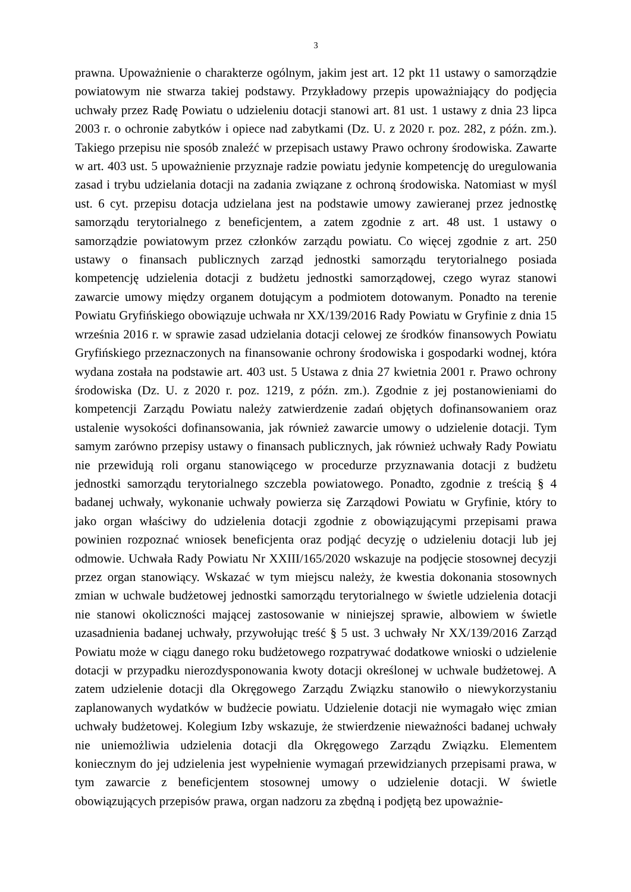3
prawna. Upoważnienie o charakterze ogólnym, jakim jest art. 12 pkt 11 ustawy o samorządzie powiatowym nie stwarza takiej podstawy. Przykładowy przepis upoważniający do podjęcia uchwały przez Radę Powiatu o udzieleniu dotacji stanowi art. 81 ust. 1 ustawy z dnia 23 lipca 2003 r. o ochronie zabytków i opiece nad zabytkami (Dz. U. z 2020 r. poz. 282, z późn. zm.). Takiego przepisu nie sposób znaleźć w przepisach ustawy Prawo ochrony środowiska. Zawarte w art. 403 ust. 5 upoważnienie przyznaje radzie powiatu jedynie kompetencję do uregulowania zasad i trybu udzielania dotacji na zadania związane z ochroną środowiska. Natomiast w myśl ust. 6 cyt. przepisu dotacja udzielana jest na podstawie umowy zawieranej przez jednostkę samorządu terytorialnego z beneficjentem, a zatem zgodnie z art. 48 ust. 1 ustawy o samorządzie powiatowym przez członków zarządu powiatu. Co więcej zgodnie z art. 250 ustawy o finansach publicznych zarząd jednostki samorządu terytorialnego posiada kompetencję udzielenia dotacji z budżetu jednostki samorządowej, czego wyraz stanowi zawarcie umowy między organem dotującym a podmiotem dotowanym. Ponadto na terenie Powiatu Gryfińskiego obowiązuje uchwała nr XX/139/2016 Rady Powiatu w Gryfinie z dnia 15 września 2016 r. w sprawie zasad udzielania dotacji celowej ze środków finansowych Powiatu Gryfińskiego przeznaczonych na finansowanie ochrony środowiska i gospodarki wodnej, która wydana została na podstawie art. 403 ust. 5 Ustawa z dnia 27 kwietnia 2001 r. Prawo ochrony środowiska (Dz. U. z 2020 r. poz. 1219, z późn. zm.). Zgodnie z jej postanowieniami do kompetencji Zarządu Powiatu należy zatwierdzenie zadań objętych dofinansowaniem oraz ustalenie wysokości dofinansowania, jak również zawarcie umowy o udzielenie dotacji. Tym samym zarówno przepisy ustawy o finansach publicznych, jak również uchwały Rady Powiatu nie przewidują roli organu stanowiącego w procedurze przyznawania dotacji z budżetu jednostki samorządu terytorialnego szczebla powiatowego. Ponadto, zgodnie z treścią § 4 badanej uchwały, wykonanie uchwały powierza się Zarządowi Powiatu w Gryfinie, który to jako organ właściwy do udzielenia dotacji zgodnie z obowiązującymi przepisami prawa powinien rozpoznać wniosek beneficjenta oraz podjąć decyzję o udzieleniu dotacji lub jej odmowie. Uchwała Rady Powiatu Nr XXIII/165/2020 wskazuje na podjęcie stosownej decyzji przez organ stanowiący. Wskazać w tym miejscu należy, że kwestia dokonania stosownych zmian w uchwale budżetowej jednostki samorządu terytorialnego w świetle udzielenia dotacji nie stanowi okoliczności mającej zastosowanie w niniejszej sprawie, albowiem w świetle uzasadnienia badanej uchwały, przywołując treść § 5 ust. 3 uchwały Nr XX/139/2016 Zarząd Powiatu może w ciągu danego roku budżetowego rozpatrywać dodatkowe wnioski o udzielenie dotacji w przypadku nierozdysponowania kwoty dotacji określonej w uchwale budżetowej. A zatem udzielenie dotacji dla Okręgowego Zarządu Związku stanowiło o niewykorzystaniu zaplanowanych wydatków w budżecie powiatu. Udzielenie dotacji nie wymagało więc zmian uchwały budżetowej. Kolegium Izby wskazuje, że stwierdzenie nieważności badanej uchwały nie uniemożliwia udzielenia dotacji dla Okręgowego Zarządu Związku. Elementem koniecznym do jej udzielenia jest wypełnienie wymagań przewidzianych przepisami prawa, w tym zawarcie z beneficjentem stosownej umowy o udzielenie dotacji. W świetle obowiązujących przepisów prawa, organ nadzoru za zbędną i podjętą bez upoważnie-